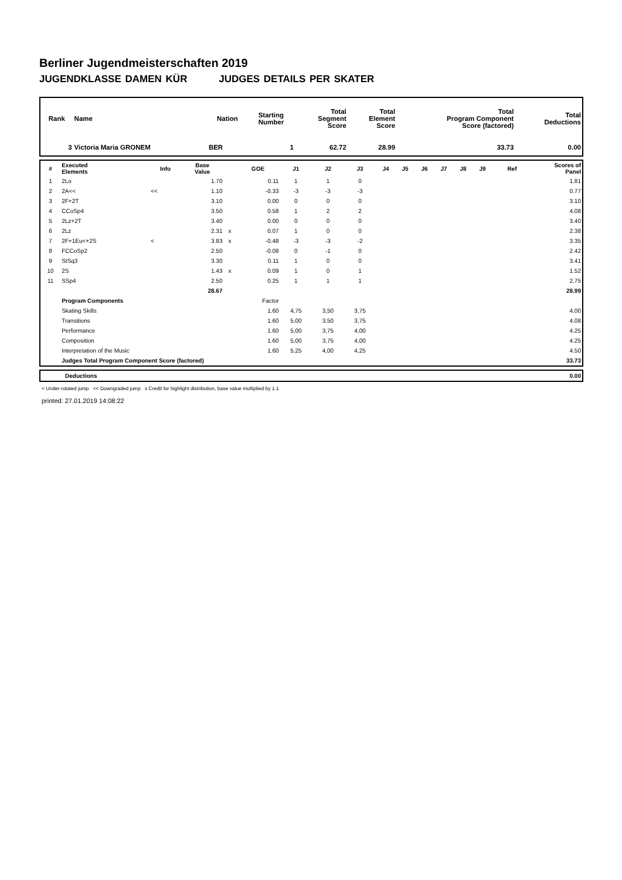Berliner Jugendmeisterschaften 2019
JUGENDKLASSE DAMEN KÜR JUDGES DETAILS PER SKATER
| Rank | Name | Nation | Starting Number | Total Segment Score | Total Element Score | Total Program Component Score (factored) | Total Deductions |
| --- | --- | --- | --- | --- | --- | --- | --- |
| 3 | Victoria Maria GRONEM | BER | 1 | 62.72 | 28.99 | 33.73 | 0.00 |
| # | Executed Elements | Info | Base Value | | GOE | J1 | J2 | J3 | J4 | J5 | J6 | J7 | J8 | J9 | Ref | Scores of Panel |
| --- | --- | --- | --- | --- | --- | --- | --- | --- | --- | --- | --- | --- | --- | --- | --- | --- |
| 1 | 2Lo | | 1.70 | | 0.11 | 1 | 1 | 0 | | | | | | | | 1.81 |
| 2 | 2A<< | << | 1.10 | | -0.33 | -3 | -3 | -3 | | | | | | | | 0.77 |
| 3 | 2F+2T | | 3.10 | | 0.00 | 0 | 0 | 0 | | | | | | | | 3.10 |
| 4 | CCoSp4 | | 3.50 | | 0.58 | 1 | 2 | 2 | | | | | | | | 4.08 |
| 5 | 2Lz+2T | | 3.40 | | 0.00 | 0 | 0 | 0 | | | | | | | | 3.40 |
| 6 | 2Lz | | 2.31 | x | 0.07 | 1 | 0 | 0 | | | | | | | | 2.38 |
| 7 | 2F+1Eu<+2S | < | 3.83 | x | -0.48 | -3 | -3 | -2 | | | | | | | | 3.35 |
| 8 | FCCoSp2 | | 2.50 | | -0.08 | 0 | -1 | 0 | | | | | | | | 2.42 |
| 9 | StSq3 | | 3.30 | | 0.11 | 1 | 0 | 0 | | | | | | | | 3.41 |
| 10 | 2S | | 1.43 | x | 0.09 | 1 | 0 | 1 | | | | | | | | 1.52 |
| 11 | SSp4 | | 2.50 | | 0.25 | 1 | 1 | 1 | | | | | | | | 2.75 |
| | | | 28.67 | | | | | | | | | | | | | 28.99 |
| | Program Components | | | | Factor | | | | | | | | | | | |
| | Skating Skills | | | | 1.60 | 4,75 | 3,50 | 3,75 | | | | | | | | 4.00 |
| | Transitions | | | | 1.60 | 5,00 | 3,50 | 3,75 | | | | | | | | 4.08 |
| | Performance | | | | 1.60 | 5,00 | 3,75 | 4,00 | | | | | | | | 4.25 |
| | Composition | | | | 1.60 | 5,00 | 3,75 | 4,00 | | | | | | | | 4.25 |
| | Interpretation of the Music | | | | 1.60 | 5,25 | 4,00 | 4,25 | | | | | | | | 4.50 |
| | Judges Total Program Component Score (factored) | | | | | | | | | | | | | | | 33.73 |
| | Deductions | 0.00 |
< Under-rotated jump << Downgraded jump x Credit for highlight distribution, base value multiplied by 1.1
printed: 27.01.2019 14:08:22